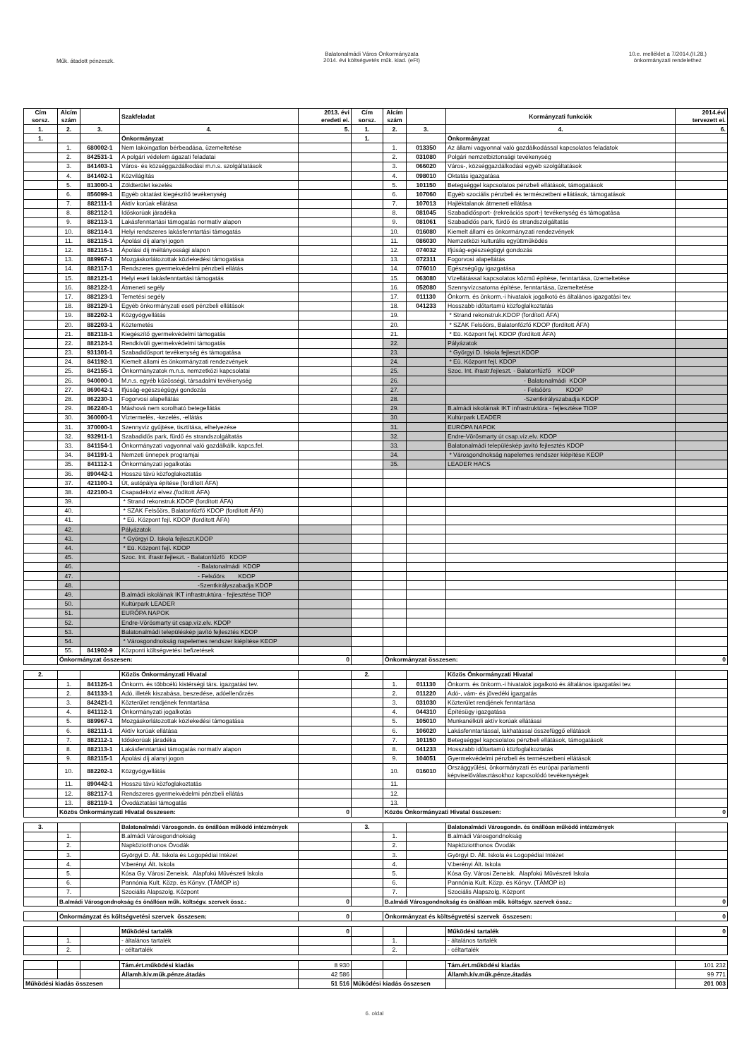Műk. átadott pénzeszk.
Balatonalmádi Város Önkormányzata
2014. évi költségvetés műk. kiad. (eFt)
10.e. melléklet a 7/2014.(II.28.)
önkormányzati rendelethez
| Cím sorsz. | Alcím szám | | Szakfeladat | 2013. évi eredeti ei. | Cím sorsz. | Alcím szám | | Kormányzati funkciók | 2014.évi tervezett ei. |
| --- | --- | --- | --- | --- | --- | --- | --- | --- | --- |
| 1. | 2. | 3. | 4. | 5. | 1. | 2. | 3. | 4. | 6. |
| 1. | | | Önkormányzat | | 1. | | | Önkormányzat | |
| | 1. | 680002-1 | Nem lakóingatlan bérbeadása, üzemeltetése | | | 1. | 013350 | Az állami vagyonnal való gazdálkodással kapcsolatos feladatok | |
| | 2. | 842531-1 | A polgári védelem ágazati feladatai | | | 2. | 031080 | Polgári nemzetbiztonsági tevékenység | |
| | 3. | 841403-1 | Város- és községgazdálkodási m.n.s. szolgáltatások | | | 3. | 066020 | Város-, községgazdálkodási egyéb szolgáltatások | |
| | 4. | 841402-1 | Közvilágítás | | | 4. | 098010 | Oktatás igazgatása | |
| | 5. | 813000-1 | Zöldterület kezelés | | | 5. | 101150 | Betegséggel kapcsolatos pénzbeli ellátások, támogatások | |
| | 6. | 856099-1 | Egyéb oktatást kiegészítő tevékenység | | | 6. | 107060 | Egyéb szociális pénzbeli és természetbeni ellátások, támogatások | |
| | 7. | 882111-1 | Aktív korúak ellátása | | | 7. | 107013 | Hajléktalanok átmeneti ellátása | |
| | 8. | 882112-1 | Időskorúak járadéka | | | 8. | 081045 | Szabadidősport- (rekreációs sport-) tevékenység és támogatása | |
| | 9. | 882113-1 | Lakásfenntartási támogatás normatív alapon | | | 9. | 081061 | Szabadidős park, fürdő és strandszolgáltatás | |
| | 10. | 882114-1 | Helyi rendszeres lakásfenntartási támogatás | | | 10. | 016080 | Kiemelt állami és önkormányzati rendezvények | |
| | 11. | 882115-1 | Ápolási díj alanyi jogon | | | 11. | 086030 | Nemzetközi kulturális együttműködés | |
| | 12. | 882116-1 | Ápolási díj méltányossági alapon | | | 12. | 074032 | Ifjúság-egészségügyi gondozás | |
| | 13. | 889967-1 | Mozgáskorlátozottak közlekedési támogatása | | | 13. | 072311 | Fogorvosi alapellátás | |
| | 14. | 882117-1 | Rendszeres gyermekvédelmi pénzbeli ellátás | | | 14. | 076010 | Egészségügy igazgatása | |
| | 15. | 882121-1 | Helyi eseti lakásfenntartási támogatás | | | 15. | 063080 | Vízellátással kapcsolatos közmű építése, fenntartása, üzemeltetése | |
| | 16. | 882122-1 | Átmeneti segély | | | 16. | 052080 | Szennyvízcsatorna építése, fenntartása, üzemeltetése | |
| | 17. | 882123-1 | Temetési segély | | | 17. | 011130 | Önkorm. és önkorm.-i hivatalok jogalkotó és általános igazgatási tev. | |
| | 18. | 882129-1 | Egyéb önkormányzati eseti pénzbeli ellátások | | | 18. | 041233 | Hosszabb időtartamú közfoglalkoztatás | |
| | 19. | 882202-1 | Közgyógyellátás | | | 19. | | * Strand rekonstruk.KDOP (fordított ÁFA) | |
| | 20. | 882203-1 | Köztemetés | | | 20. | | * SZAK Felsőörs, Balatonfőzfő KDOP (fordított ÁFA) | |
| | 21. | 882118-1 | Kiegészítő gyermekvédelmi támogatás | | | 21. | | * Eü. Központ fejl. KDOP (fordított ÁFA) | |
| | 22. | 882124-1 | Rendkívüli gyermekvédelmi támogatás | | | 22. | | Pályázatok | |
| | 23. | 931301-1 | Szabadidősport tevékenység és támogatása | | | 23. | | * Györgyi D. Iskola fejleszt.KDOP | |
| | 24. | 841192-1 | Kiemelt állami és önkormányzati rendezvények | | | 24. | | * Eü. Központ fejl. KDOP | |
| | 25. | 842155-1 | Önkormányzatok m.n.s. nemzetközi kapcsolatai | | | 25. | | Szoc. Int. ifrastr.fejleszt. - Balatonfűzfő KDOP | |
| | 26. | 940000-1 | M.n.s. egyéb közösségi, társadalmi tevékenység | | | 26. | | - Balatonalmádi KDOP | |
| | 27. | 869042-1 | Ifjúság-egészségügyi gondozás | | | 27. | | - Felsőörs KDOP | |
| | 28. | 862230-1 | Fogorvosi alapellátás | | | 28. | | -Szentkirályszabadja KDOP | |
| | 29. | 862240-1 | Máshová nem sorolható betegellátás | | | 29. | | B.almádi iskoláinak IKT infrastruktúra - fejlesztése TIOP | |
| | 30. | 360000-1 | Víztermelés, -kezelés, -ellátás | | | 30. | | Kultúrpark LEADER | |
| | 31. | 370000-1 | Szennyvíz gyűjtése, tisztítása, elhelyezése | | | 31. | | EURÓPA NAPOK | |
| | 32. | 932911-1 | Szabadidős park, fürdő és strandszolgáltatás | | | 32. | | Endre-Vörösmarty út csap.víz.elv. KDOP | |
| | 33. | 841154-1 | Önkormányzati vagyonnal való gazdálkálk. kapcs.fel. | | | 33. | | Balatonalmádi településkép javító fejlesztés KDOP | |
| | 34. | 841191-1 | Nemzeti ünnepek programjai | | | 34. | | * Városgondnokság napelemes rendszer kiépítése KEOP | |
| | 35. | 841112-1 | Önkormányzati jogalkotás | | | 35. | | LEADER HACS | |
| | 36. | 890442-1 | Hosszú távú közfoglakoztatás | | | | | | |
| | 37. | 421100-1 | Út, autópálya építése (fordított ÁFA) | | | | | | |
| | 38. | 422100-1 | Csapadékvíz elvez.(fodított ÁFA) | | | | | | |
| | 39. | | * Strand rekonstruk.KDOP (fordított ÁFA) | | | | | | |
| | 40. | | * SZAK Felsőörs, Balatonfőzfő KDOP (fordított ÁFA) | | | | | | |
| | 41. | | * Eü. Központ fejl. KDOP (fordított ÁFA) | | | | | | |
| | 42. | | Pályázatok | | | | | | |
| | 43. | | * Györgyi D. Iskola fejleszt.KDOP | | | | | | |
| | 44. | | * Eü. Központ fejl. KDOP | | | | | | |
| | 45. | | Szoc. Int. ifrastr.fejleszt. - Balatonfűzfő KDOP | | | | | | |
| | 46. | | - Balatonalmádi KDOP | | | | | | |
| | 47. | | - Felsőörs KDOP | | | | | | |
| | 48. | | -Szentkirályszabadja KDOP | | | | | | |
| | 49. | | B.almádi iskoláinak IKT infrastruktúra - fejlesztése TIOP | | | | | | |
| | 50. | | Kultúrpark LEADER | | | | | | |
| | 51. | | EURÓPA NAPOK | | | | | | |
| | 52. | | Endre-Vörösmarty út csap.víz.elv. KDOP | | | | | | |
| | 53. | | Balatonalmádi településkép javító fejlesztés KDOP | | | | | | |
| | 54. | | * Városgondnokság napelemes rendszer kiépítése KEOP | | | | | | |
| | 55. | 841902-9 | Központi költségvetési befizetések | | | | | | |
| | Önkormányzat összesen: | | | 0 | | Önkormányzat összesen: | | | 0 |
| 2. | | | Közös Önkormányzati Hivatal | | 2. | | | Közös Önkormányzati Hivatal | |
| | 1. | 841126-1 | Önkorm. és többcélú kistérségi társ. igazgatási tev. | | | 1. | 011130 | Önkorm. és önkorm.-i hivatalok jogalkotó és általános igazgatási tev. | |
| | 2. | 841133-1 | Adó, illeték kiszabása, beszedése, adóellenőrzés | | | 2. | 011220 | Adó-, vám- és jövedéki igazgatás | |
| | 3. | 842421-1 | Közterület rendjének fenntartása | | | 3. | 031030 | Közterület rendjének fenntartása | |
| | 4. | 841112-1 | Önkormányzati jogalkotás | | | 4. | 044310 | Építésügy igazgatása | |
| | 5. | 889967-1 | Mozgáskorlátozottak közlekedési támogatása | | | 5. | 105010 | Munkanélküli aktív korúak ellátásai | |
| | 6. | 882111-1 | Aktív korúak ellátása | | | 6. | 106020 | Lakásfenntartással, lakhatással összefüggő ellátások | |
| | 7. | 882112-1 | Időskorúak járadéka | | | 7. | 101150 | Betegséggel kapcsolatos pénzbeli ellátások, támogatások | |
| | 8. | 882113-1 | Lakásfenntartási támogatás normatív alapon | | | 8. | 041233 | Hosszabb időtartamú közfoglalkoztatás | |
| | 9. | 882115-1 | Ápolási díj alanyi jogon | | | 9. | 104051 | Gyermekvédelmi pénzbeli és természetbeni ellátások | |
| | 10. | 882202-1 | Közgyógyellátás | | | 10. | 016010 | Országgyűlési, önkormányzati és európai parlamenti képviselőválasztásokhoz kapcsolódó tevékenységek | |
| | 11. | 890442-1 | Hosszú távú közfoglakoztatás | | | 11. | | | |
| | 12. | 882117-1 | Rendszeres gyermekvédelmi pénzbeli ellátás | | | 12. | | | |
| | 13. | 882119-1 | Óvodáztatási támogatás | | | 13. | | | |
| | Közös Önkormányzati Hivatal összesen: | | | 0 | | Közös Önkormányzati Hivatal összesen: | | | 0 |
| 3. | | | Balatonalmádi Városgondn. és önállóan működő intézmények | | 3. | | | Balatonalmádi Városgondn. és önállóan működő intézmények | |
| | 1. | | B.almádi Városgondnokság | | | 1. | | B.almádi Városgondnokság | |
| | 2. | | Napköziotthonos Óvodák | | | 2. | | Napköziotthonos Óvodák | |
| | 3. | | Györgyi D. Ált. Iskola és Logopédiai Intézet | | | 3. | | Györgyi D. Ált. Iskola és Logopédiai Intézet | |
| | 4. | | V.berényi Ált. Iskola | | | 4. | | V.berényi Ált. Iskola | |
| | 5. | | Kósa Gy. Városi Zeneisk. Alapfokú Müvészeti Iskola | | | 5. | | Kósa Gy. Városi Zeneisk. Alapfokú Müvészeti Iskola | |
| | 6. | | Pannónia Kult. Közp. és Könyv. (TÁMOP is) | | | 6. | | Pannónia Kult. Közp. és Könyv. (TÁMOP is) | |
| | 7. | | Szociális Alapszolg. Központ | | | 7. | | Szociális Alapszolg. Központ | |
| | B.almádi Városgondnokság és önállóan műk. költségv. szervek össz.: | | | 0 | | B.almádi Városgondnokság és önállóan műk. költségv. szervek össz.: | | | 0 |
| | Önkormányzat és költségvetési szervek összesen: | | | 0 | | Önkormányzat és költségvetési szervek összesen: | | | 0 |
| | | | Működési tartalék | 0 | | | | Működési tartalék | 0 |
| | 1. | | - általános tartalék | | | 1. | | - általános tartalék | |
| | 2. | | - céltartalék | | | 2. | | - céltartalék | |
| | | | Tám.ért.működési kiadás | 8 930 | | | | Tám.ért.működési kiadás | 101 232 |
| | | | Államh.kív.műk.pénze.átadás | 42 586 | | | | Államh.kív.műk.pénze.átadás | 99 771 |
| Működési kiadás összesen | | | | 51 516 | Működési kiadás összesen | | | | 201 003 |
6. oldal